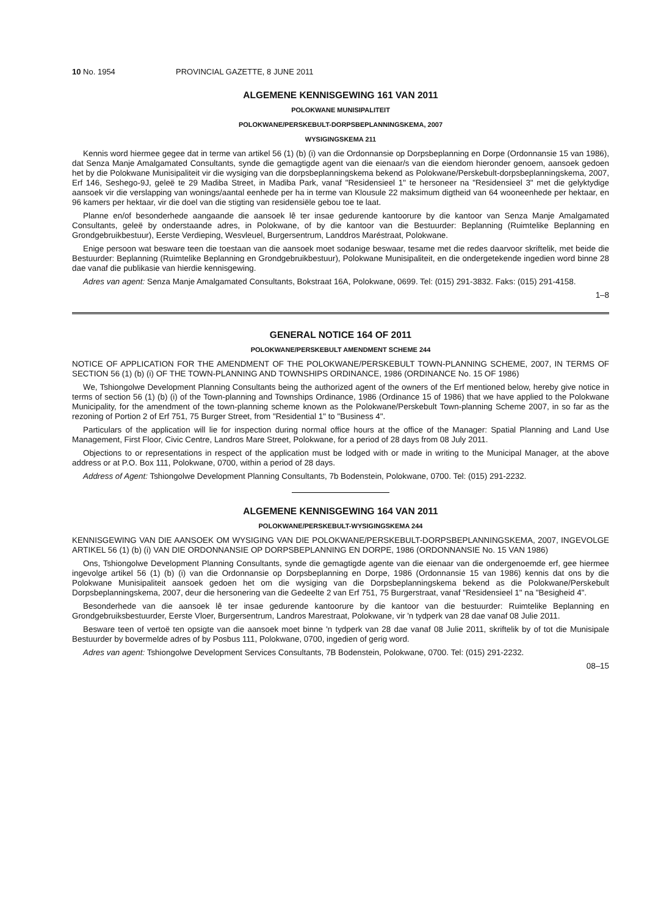10 No. 1954 PROVINCIAL GAZETTE, 8 JUNE 2011
ALGEMENE KENNISGEWING 161 VAN 2011
POLOKWANE MUNISIPALITEIT
POLOKWANE/PERSKEBULT-DORPSBEPLANNINGSKEMA, 2007
WYSIGINGSKEMA 211
Kennis word hiermee gegee dat in terme van artikel 56 (1) (b) (i) van die Ordonnansie op Dorpsbeplanning en Dorpe (Ordonnansie 15 van 1986), dat Senza Manje Amalgamated Consultants, synde die gemagtigde agent van die eienaar/s van die eiendom hieronder genoem, aansoek gedoen het by die Polokwane Munisipaliteit vir die wysiging van die dorpsbeplanningskema bekend as Polokwane/Perskebult-dorpsbeplanningskema, 2007, Erf 146, Seshego-9J, geleë te 29 Madiba Street, in Madiba Park, vanaf "Residensieel 1" te hersoneer na "Residensieel 3" met die gelyktydige aansoek vir die verslapping van wonings/aantal eenhede per ha in terme van Klousule 22 maksimum digtheid van 64 wooneenhede per hektaar, en 96 kamers per hektaar, vir die doel van die stigting van residensiële gebou toe te laat.
Planne en/of besonderhede aangaande die aansoek lê ter insae gedurende kantoorure by die kantoor van Senza Manje Amalgamated Consultants, geleë by onderstaande adres, in Polokwane, of by die kantoor van die Bestuurder: Beplanning (Ruimtelike Beplanning en Grondgebruikbestuur), Eerste Verdieping, Wesvleuel, Burgersentrum, Landdros Maréstraat, Polokwane.
Enige persoon wat besware teen die toestaan van die aansoek moet sodanige beswaar, tesame met die redes daarvoor skriftelik, met beide die Bestuurder: Beplanning (Ruimtelike Beplanning en Grondgebruikbestuur), Polokwane Munisipaliteit, en die ondergetekende ingedien word binne 28 dae vanaf die publikasie van hierdie kennisgewing.
Adres van agent: Senza Manje Amalgamated Consultants, Bokstraat 16A, Polokwane, 0699. Tel: (015) 291-3832. Faks: (015) 291-4158.
1–8
GENERAL NOTICE 164 OF 2011
POLOKWANE/PERSKEBULT AMENDMENT SCHEME 244
NOTICE OF APPLICATION FOR THE AMENDMENT OF THE POLOKWANE/PERSKEBULT TOWN-PLANNING SCHEME, 2007, IN TERMS OF SECTION 56 (1) (b) (i) OF THE TOWN-PLANNING AND TOWNSHIPS ORDINANCE, 1986 (ORDINANCE No. 15 OF 1986)
We, Tshiongolwe Development Planning Consultants being the authorized agent of the owners of the Erf mentioned below, hereby give notice in terms of section 56 (1) (b) (i) of the Town-planning and Townships Ordinance, 1986 (Ordinance 15 of 1986) that we have applied to the Polokwane Municipality, for the amendment of the town-planning scheme known as the Polokwane/Perskebult Town-planning Scheme 2007, in so far as the rezoning of Portion 2 of Erf 751, 75 Burger Street, from "Residential 1" to "Business 4".
Particulars of the application will lie for inspection during normal office hours at the office of the Manager: Spatial Planning and Land Use Management, First Floor, Civic Centre, Landros Mare Street, Polokwane, for a period of 28 days from 08 July 2011.
Objections to or representations in respect of the application must be lodged with or made in writing to the Municipal Manager, at the above address or at P.O. Box 111, Polokwane, 0700, within a period of 28 days.
Address of Agent: Tshiongolwe Development Planning Consultants, 7b Bodenstein, Polokwane, 0700. Tel: (015) 291-2232.
ALGEMENE KENNISGEWING 164 VAN 2011
POLOKWANE/PERSKEBULT-WYSIGINGSKEMA 244
KENNISGEWING VAN DIE AANSOEK OM WYSIGING VAN DIE POLOKWANE/PERSKEBULT-DORPSBEPLANNINGSKEMA, 2007, INGEVOLGE ARTIKEL 56 (1) (b) (i) VAN DIE ORDONNANSIE OP DORPSBEPLANNING EN DORPE, 1986 (ORDONNANSIE No. 15 VAN 1986)
Ons, Tshiongolwe Development Planning Consultants, synde die gemagtigde agente van die eienaar van die ondergenoemde erf, gee hiermee ingevolge artikel 56 (1) (b) (i) van die Ordonnansie op Dorpsbeplanning en Dorpe, 1986 (Ordonnansie 15 van 1986) kennis dat ons by die Polokwane Munisipaliteit aansoek gedoen het om die wysiging van die Dorpsbeplanningskema bekend as die Polokwane/Perskebult Dorpsbeplanningskema, 2007, deur die hersonering van die Gedeelte 2 van Erf 751, 75 Burgerstraat, vanaf "Residensieel 1" na "Besigheid 4".
Besonderhede van die aansoek lê ter insae gedurende kantoorure by die kantoor van die bestuurder: Ruimtelike Beplanning en Grondgebruiksbestuurder, Eerste Vloer, Burgersentrum, Landros Marestraat, Polokwane, vir 'n tydperk van 28 dae vanaf 08 Julie 2011.
Besware teen of vertoë ten opsigte van die aansoek moet binne 'n tydperk van 28 dae vanaf 08 Julie 2011, skriftelik by of tot die Munisipale Bestuurder by bovermelde adres of by Posbus 111, Polokwane, 0700, ingedien of gerig word.
Adres van agent: Tshiongolwe Development Services Consultants, 7B Bodenstein, Polokwane, 0700. Tel: (015) 291-2232.
08–15